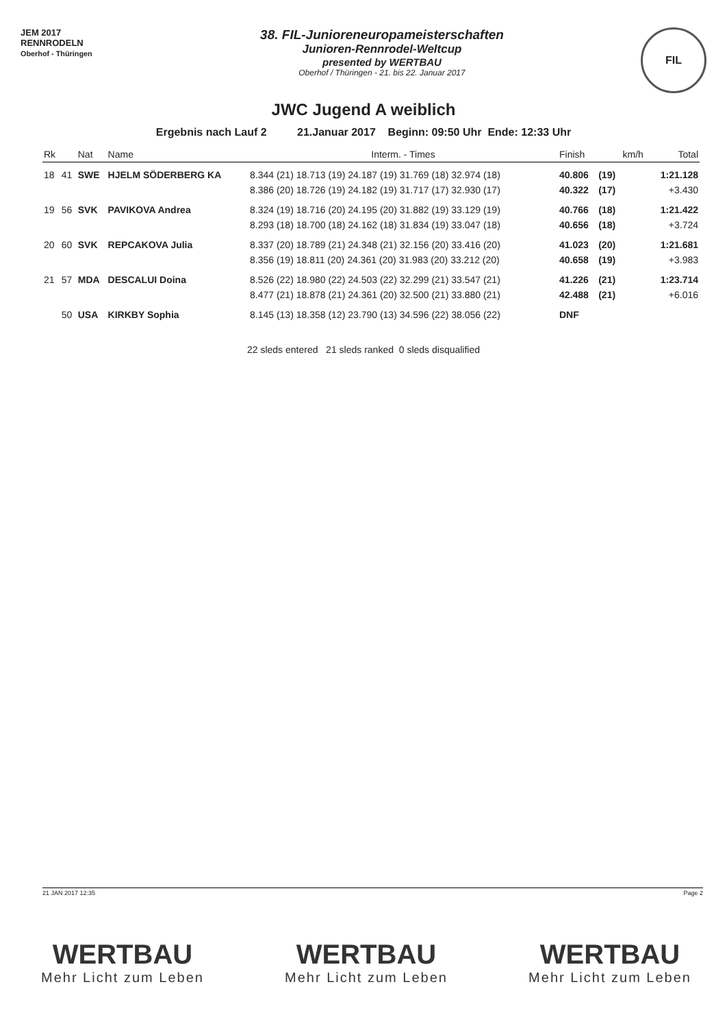JEM 2017
RENNRODELN
Oberhof - Thüringen
38. FIL-Junioreneuropameisterschaften
Junioren-Rennrodel-Weltcup
presented by WERTBAU
Oberhof / Thüringen - 21. bis 22. Januar 2017
FIL
JWC Jugend A weiblich
Ergebnis nach Lauf 2 21.Januar 2017 Beginn: 09:50 Uhr Ende: 12:33 Uhr
| Rk | | Nat | Name | Interm. - Times | Finish | | km/h | Total |
| --- | --- | --- | --- | --- | --- | --- | --- | --- |
| 18 | 41 | SWE | HJELM SÖDERBERG KA | 8.344 (21) 18.713 (19) 24.187 (19) 31.769 (18) 32.974 (18) | 40.806 | (19) | | 1:21.128 |
| | | | | 8.386 (20) 18.726 (19) 24.182 (19) 31.717 (17) 32.930 (17) | 40.322 | (17) | | +3.430 |
| 19 | 56 | SVK | PAVIKOVA Andrea | 8.324 (19) 18.716 (20) 24.195 (20) 31.882 (19) 33.129 (19) | 40.766 | (18) | | 1:21.422 |
| | | | | 8.293 (18) 18.700 (18) 24.162 (18) 31.834 (19) 33.047 (18) | 40.656 | (18) | | +3.724 |
| 20 | 60 | SVK | REPCAKOVA Julia | 8.337 (20) 18.789 (21) 24.348 (21) 32.156 (20) 33.416 (20) | 41.023 | (20) | | 1:21.681 |
| | | | | 8.356 (19) 18.811 (20) 24.361 (20) 31.983 (20) 33.212 (20) | 40.658 | (19) | | +3.983 |
| 21 | 57 | MDA | DESCALUI Doina | 8.526 (22) 18.980 (22) 24.503 (22) 32.299 (21) 33.547 (21) | 41.226 | (21) | | 1:23.714 |
| | | | | 8.477 (21) 18.878 (21) 24.361 (20) 32.500 (21) 33.880 (21) | 42.488 | (21) | | +6.016 |
| | 50 | USA | KIRKBY Sophia | 8.145 (13) 18.358 (12) 23.790 (13) 34.596 (22) 38.056 (22) | DNF | | | |
22 sleds entered 21 sleds ranked 0 sleds disqualified
21 JAN 2017 12:35 Page 2
WERTBAU
Mehr Licht zum Leben
WERTBAU
Mehr Licht zum Leben
WERTBAU
Mehr Licht zum Leben